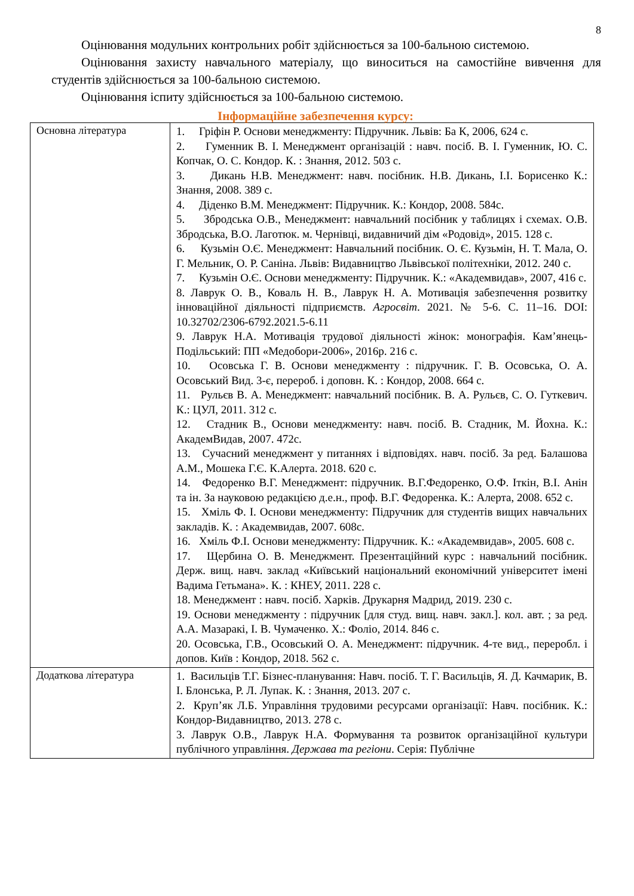8
Оцінювання модульних контрольних робіт здійснюється за 100-бальною системою.
Оцінювання захисту навчального матеріалу, що виноситься на самостійне вивчення для студентів здійснюється за 100-бальною системою.
Оцінювання іспиту здійснюється за 100-бальною системою.
Інформаційне забезпечення курсу:
| Основна література | 1. Гріфін Р. Основи менеджменту: Підручник. Львів: Ба К, 2006, 624 с. 2. Гуменник В. І. Менеджмент організацій : навч. посіб. В. І. Гуменник, Ю. С. Копчак, О. С. Кондор. К. : Знання, 2012. 503 с. 3. Дикань Н.В. Менеджмент: навч. посібник. Н.В. Дикань, І.І. Борисенко К.: Знання, 2008. 389 с. 4. Діденко В.М. Менеджмент: Підручник. К.: Кондор, 2008. 584с. 5. Збродська О.В., Менеджмент: навчальний посібник у таблицях і схемах. О.В. Збродська, В.О. Лаготюк. м. Чернівці, видавничий дім «Родовід», 2015. 128 с. 6. Кузьмін О.Є. Менеджмент: Навчальний посібник. О. Є. Кузьмін, Н. Т. Мала, О. Г. Мельник, О. Р. Саніна. Львів: Видавництво Львівської політехніки, 2012. 240 с. 7. Кузьмін О.Є. Основи менеджменту: Підручник. К.: «Академвидав», 2007, 416 с. 8. Лаврук О. В., Коваль Н. В., Лаврук Н. А. Мотивація забезпечення розвитку інноваційної діяльності підприємств. Агросвіт . 2021. № 5-6. С. 11–16. DOI: 10.32702/2306-6792.2021.5-6.11 9. Лаврук Н.А. Мотивація трудової діяльності жінок: монографія. Кам’янець-Подільський: ПП «Медобори-2006», 2016р. 216 с. 10. Осовська Г. В. Основи менеджменту : підручник. Г. В. Осовська, О. А. Осовський Вид. 3-є, перероб. і доповн. К. : Кондор, 2008. 664 с. 11. Рульєв В. А. Менеджмент: навчальний посібник. В. А. Рульєв, С. О. Гуткевич. К.: ЦУЛ, 2011. 312 с. 12. Стадник В., Основи менеджменту: навч. посіб. В. Стадник, М. Йохна. К.: АкадемВидав, 2007. 472с. 13. Сучасний менеджмент у питаннях і відповідях. навч. посіб. За ред. Балашова А.М., Мошека Г.Є. К.Алерта. 2018. 620 с. 14. Федоренко В.Г. Менеджмент: підручник. В.Г.Федоренко, О.Ф. Іткін, В.І. Анін та ін. За науковою редакцією д.е.н., проф. В.Г. Федоренка. К.: Алерта, 2008. 652 с. 15. Хміль Ф. І. Основи менеджменту: Підручник для студентів вищих навчальних закладів. К. : Академвидав, 2007. 608с. 16. Хміль Ф.І. Основи менеджменту: Підручник. К.: «Академвидав», 2005. 608 с. 17. Щербина О. В. Менеджмент. Презентаційний курс : навчальний посібник. Держ. вищ. навч. заклад «Київський національний економічний університет імені Вадима Гетьмана». К. : КНЕУ, 2011. 228 с. 18. Менеджмент : навч. посіб. Харків. Друкарня Мадрид, 2019. 230 с. 19. Основи менеджменту : підручник [для студ. вищ. навч. закл.]. кол. авт. ; за ред. А.А. Мазаракі, І. В. Чумаченко. Х.: Фоліо, 2014. 846 с. 20. Осовська, Г.В., Осовський О. А. Менеджмент: підручник. 4-те вид., переробл. і допов. Київ : Кондор, 2018. 562 с. |
| Додаткова література | 1. Васильців Т.Г. Бізнес-планування: Навч. посіб. Т. Г. Васильців, Я. Д. Качмарик, В. І. Блонська, Р. Л. Лупак. К. : Знання, 2013. 207 с. 2. Круп’як Л.Б. Управління трудовими ресурсами організації: Навч. посібник. К.: Кондор-Видавництво, 2013. 278 с. 3. Лаврук О.В., Лаврук Н.А. Формування та розвиток організаційної культури публічного управління. Держава та регіони . Серія: Публічне |